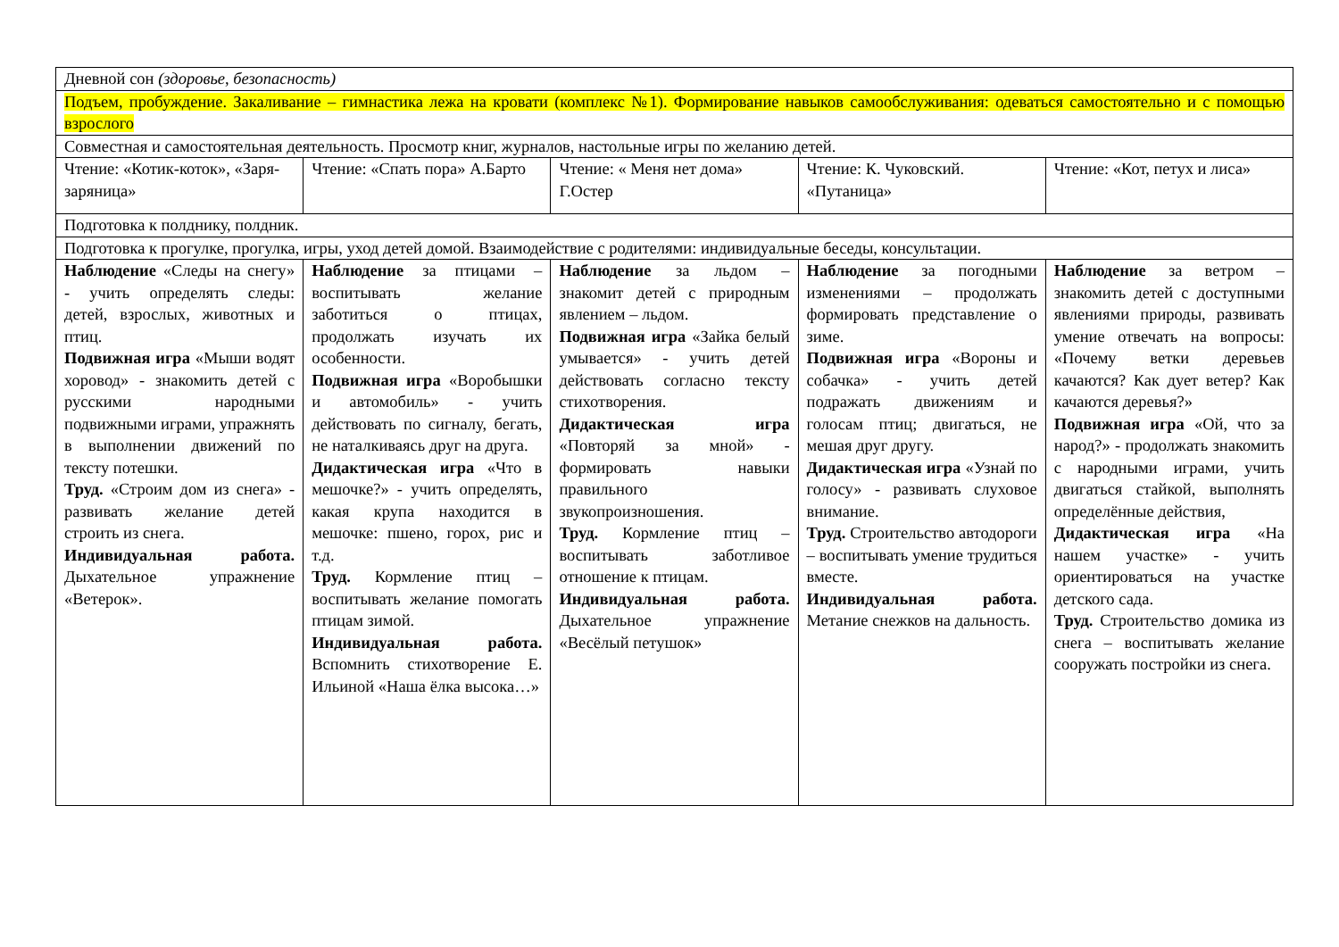| Дневной сон (здоровье, безопасность) | | | | |
| Подъем, пробуждение. Закаливание – гимнастика лежа на кровати (комплекс №1). Формирование навыков самообслуживания: одеваться самостоятельно и с помощью взрослого | | | | |
| Совместная и самостоятельная деятельность. Просмотр книг, журналов, настольные игры по желанию детей. | | | | |
| Чтение: «Котик-коток», «Заря-заряница» | Чтение: «Спать пора» А.Барто | Чтение: « Меня нет дома» Г.Остер | Чтение: К. Чуковский. «Путаница» | Чтение: «Кот, петух и лиса» |
| Подготовка к полднику, полдник. | | | | |
| Подготовка к прогулке, прогулка, игры, уход детей домой. Взаимодействие с родителями: индивидуальные беседы, консультации. | | | | |
| Наблюдение «Следы на снегу» - учить определять следы: детей, взрослых, животных и птиц. Подвижная игра «Мыши водят хоровод» - знакомить детей с русскими народными подвижными играми, упражнять в выполнении движений по тексту потешки. Труд. «Строим дом из снега» - развивать желание детей строить из снега. Индивидуальная работа. Дыхательное упражнение «Ветерок». | Наблюдение за птицами – воспитывать желание заботиться о птицах, продолжать изучать их особенности. Подвижная игра «Воробышки и автомобиль» - учить действовать по сигналу, бегать, не наталкиваясь друг на друга. Дидактическая игра «Что в мешочке?» - учить определять, какая крупа находится в мешочке: пшено, горох, рис и т.д. Труд. Кормление птиц – воспитывать желание помогать птицам зимой. Индивидуальная работа. Вспомнить стихотворение Е. Ильиной «Наша ёлка высока…» | Наблюдение за льдом – знакомит детей с природным явлением – льдом. Подвижная игра «Зайка белый умывается» - учить детей действовать согласно тексту стихотворения. Дидактическая игра «Повторяй за мной» - формировать навыки правильного звукопроизношения. Труд. Кормление птиц – воспитывать заботливое отношение к птицам. Индивидуальная работа. Дыхательное упражнение «Весёлый петушок» | Наблюдение за погодными изменениями – продолжать формировать представление о зиме. Подвижная игра «Вороны и собачка» - учить детей подражать движениям и голосам птиц; двигаться, не мешая друг другу. Дидактическая игра «Узнай по голосу» - развивать слуховое внимание. Труд. Строительство автодороги – воспитывать умение трудиться вместе. Индивидуальная работа. Метание снежков на дальность. | Наблюдение за ветром – знакомить детей с доступными явлениями природы, развивать умение отвечать на вопросы: «Почему ветки деревьев качаются? Как дует ветер? Как качаются деревья?» Подвижная игра «Ой, что за народ?» - продолжать знакомить с народными играми, учить двигаться стайкой, выполнять определённые действия, Дидактическая игра «На нашем участке» - учить ориентироваться на участке детского сада. Труд. Строительство домика из снега – воспитывать желание сооружать постройки из снега. |